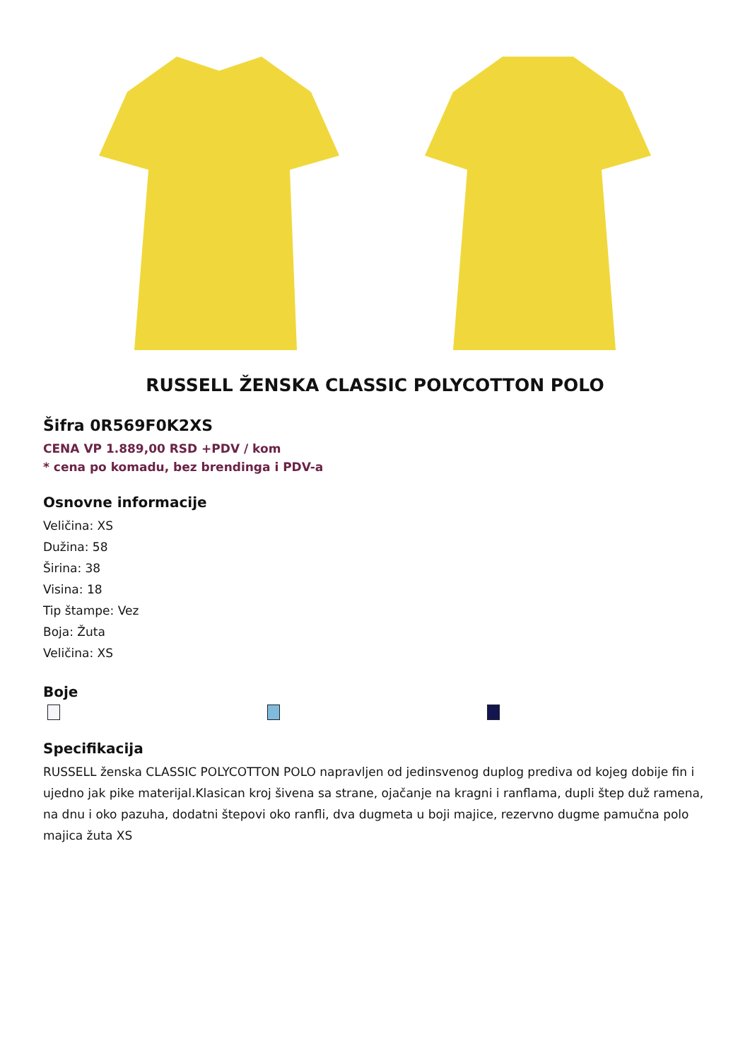RUSSELL ŽENSKA CLASSIC POLYCOTTON POLO
Šifra 0R569F0K2XS
CENA VP 1.889,00 RSD +PDV / kom
* cena po komadu, bez brendinga i PDV-a
Osnovne informacije
Veličina: XS
Dužina: 58
Širina: 38
Visina: 18
Tip štampe: Vez
Boja: Žuta
Veličina: XS
Boje
Specifikacija
RUSSELL ženska CLASSIC POLYCOTTON POLO napravljen od jedinsvenog duplog prediva od kojeg dobije fin i ujedno jak pike materijal.Klasican kroj šivena sa strane, ojačanje na kragni i ranflama, dupli štep duž ramena, na dnu i oko pazuha, dodatni štepovi oko ranfli, dva dugmeta u boji majice, rezervno dugme pamučna polo majica žuta XS